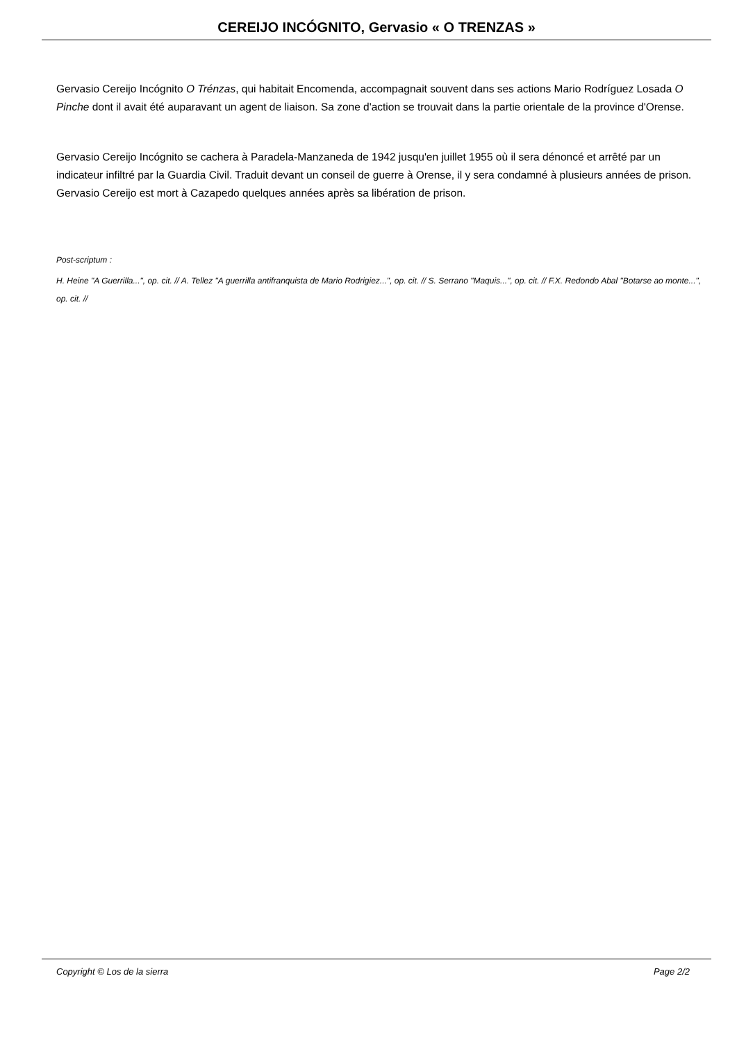CEREIJO INCÓGNITO, Gervasio « O TRENZAS »
Gervasio Cereijo Incógnito O Trénzas, qui habitait Encomenda, accompagnait souvent dans ses actions Mario Rodríguez Losada O Pinche dont il avait été auparavant un agent de liaison. Sa zone d'action se trouvait dans la partie orientale de la province d'Orense.
Gervasio Cereijo Incógnito se cachera à Paradela-Manzaneda de 1942 jusqu'en juillet 1955 où il sera dénoncé et arrêté par un indicateur infiltré par la Guardia Civil. Traduit devant un conseil de guerre à Orense, il y sera condamné à plusieurs années de prison. Gervasio Cereijo est mort à Cazapedo quelques années après sa libération de prison.
Post-scriptum :
H. Heine "A Guerrilla...", op. cit. // A. Tellez "A guerrilla antifranquista de Mario Rodrigiez...", op. cit. // S. Serrano "Maquis...", op. cit. // F.X. Redondo Abal "Botarse ao monte...", op. cit. //
Copyright © Los de la sierra Page 2/2